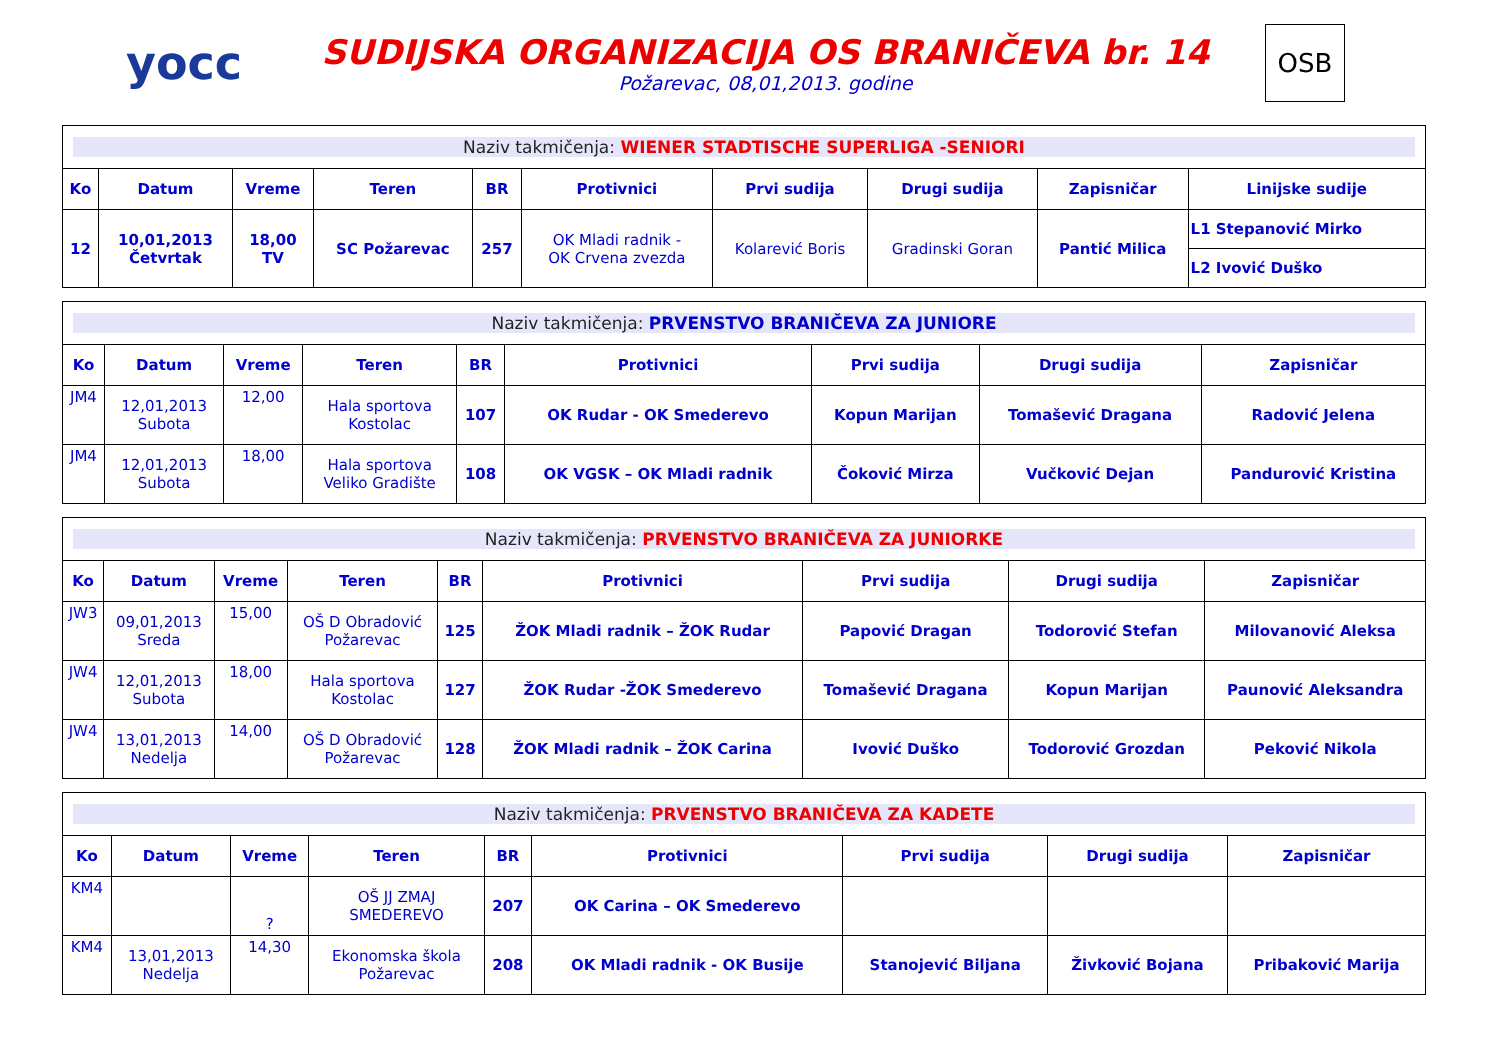yocc
SUDIJSKA ORGANIZACIJA OS BRANIČEVA br. 14
Požarevac, 08,01,2013. godine
OSB
| Naziv takmičenja: WIENER STADTISCHE SUPERLIGA -SENIORI | | | | | | | | | |
| Ko | Datum | Vreme | Teren | BR | Protivnici | Prvi sudija | Drugi sudija | Zapisničar | Linijske sudije |
| 12 | 10,01,2013 Četvrtak | 18,00 TV | SC Požarevac | 257 | OK Mladi radnik - OK Crvena zvezda | Kolarević Boris | Gradinski Goran | Pantić Milica | L1 Stepanović Mirko |
| | | | | | | | | | L2 Ivović Duško |
| Naziv takmičenja: PRVENSTVO BRANIČEVA ZA JUNIORE | | | | | | | | |
| Ko | Datum | Vreme | Teren | BR | Protivnici | Prvi sudija | Drugi sudija | Zapisničar |
| JM4 | 12,01,2013 Subota | 12,00 | Hala sportova Kostolac | 107 | OK Rudar - OK Smederevo | Kopun Marijan | Tomašević Dragana | Radović Jelena |
| JM4 | 12,01,2013 Subota | 18,00 | Hala sportova Veliko Gradište | 108 | OK VGSK – OK Mladi radnik | Čoković Mirza | Vučković Dejan | Pandurović Kristina |
| Naziv takmičenja: PRVENSTVO BRANIČEVA ZA JUNIORKE | | | | | | | | |
| Ko | Datum | Vreme | Teren | BR | Protivnici | Prvi sudija | Drugi sudija | Zapisničar |
| JW3 | 09,01,2013 Sreda | 15,00 | OŠ D Obradović Požarevac | 125 | ŽOK Mladi radnik – ŽOK Rudar | Papović Dragan | Todorović Stefan | Milovanović Aleksa |
| JW4 | 12,01,2013 Subota | 18,00 | Hala sportova Kostolac | 127 | ŽOK Rudar -ŽOK Smederevo | Tomašević Dragana | Kopun Marijan | Paunović Aleksandra |
| JW4 | 13,01,2013 Nedelja | 14,00 | OŠ D Obradović Požarevac | 128 | ŽOK Mladi radnik – ŽOK Carina | Ivović Duško | Todorović Grozdan | Peković Nikola |
| Naziv takmičenja: PRVENSTVO BRANIČEVA ZA KADETE | | | | | | | | |
| Ko | Datum | Vreme | Teren | BR | Protivnici | Prvi sudija | Drugi sudija | Zapisničar |
| KM4 | | ? | OŠ JJ ZMAJ SMEDEREVO | 207 | OK Carina – OK Smederevo | | | |
| KM4 | 13,01,2013 Nedelja | 14,30 | Ekonomska škola Požarevac | 208 | OK Mladi radnik - OK Busije | Stanojević Biljana | Živković Bojana | Pribaković Marija |